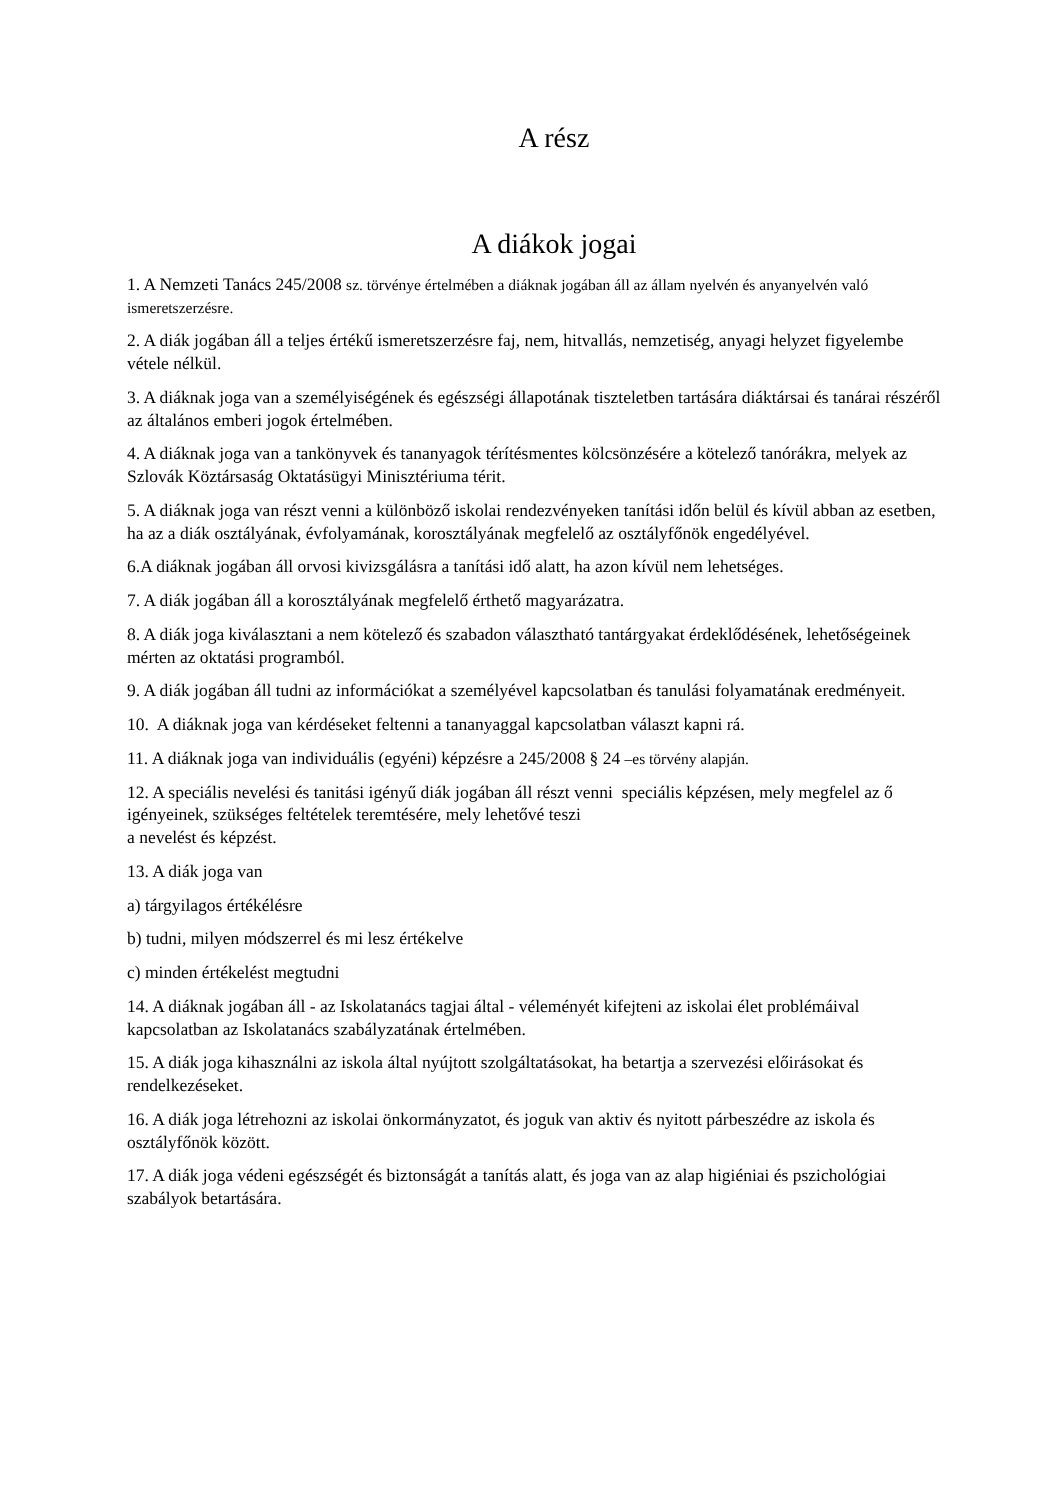A rész
A diákok jogai
1. A Nemzeti Tanács 245/2008 sz. törvénye értelmében a diáknak jogában áll az állam nyelvén és anyanyelvén való ismeretszerzésre.
2. A diák jogában áll a teljes értékű ismeretszerzésre faj, nem, hitvallás, nemzetiség, anyagi helyzet figyelembe vétele nélkül.
3. A diáknak joga van a személyiségének és egészségi állapotának tiszteletben tartására diáktársai és tanárai részéről az általános emberi jogok értelmében.
4. A diáknak joga van a tankönyvek és tananyagok térítésmentes kölcsönzésére a kötelező tanórákra, melyek az Szlovák Köztársaság Oktatásügyi Minisztériuma térit.
5. A diáknak joga van részt venni a különböző iskolai rendezvényeken tanítási időn belül és kívül abban az esetben, ha az a diák osztályának, évfolyamának, korosztályának megfelelő az osztályfőnök engedélyével.
6.A diáknak jogában áll orvosi kivizsgálásra a tanítási idő alatt, ha azon kívül nem lehetséges.
7. A diák jogában áll a korosztályának megfelelő érthető magyarázatra.
8. A diák joga kiválasztani a nem kötelező és szabadon választható tantárgyakat érdeklődésének, lehetőségeinek mérten az oktatási programból.
9. A diák jogában áll tudni az információkat a személyével kapcsolatban és tanulási folyamatának eredményeit.
10. A diáknak joga van kérdéseket feltenni a tananyaggal kapcsolatban választ kapni rá.
11. A diáknak joga van individuális (egyéni) képzésre a 245/2008 § 24 –es törvény alapján.
12. A speciális nevelési és tanitási igényű diák jogában áll részt venni speciális képzésen, mely megfelel az ő igényeinek, szükséges feltételek teremtésére, mely lehetővé teszi
a nevelést és képzést.
13. A diák joga van
a) tárgyilagos értékélésre
b) tudni, milyen módszerrel és mi lesz értékelve
c) minden értékelést megtudni
14. A diáknak jogában áll - az Iskolatanács tagjai által - véleményét kifejteni az iskolai élet problémáival kapcsolatban az Iskolatanács szabályzatának értelmében.
15. A diák joga kihasználni az iskola által nyújtott szolgáltatásokat, ha betartja a szervezési előirásokat és rendelkezéseket.
16. A diák joga létrehozni az iskolai önkormányzatot, és joguk van aktiv és nyitott párbeszédre az iskola és osztályfőnök között.
17. A diák joga védeni egészségét és biztonságát a tanítás alatt, és joga van az alap higiéniai és pszichológiai szabályok betartására.